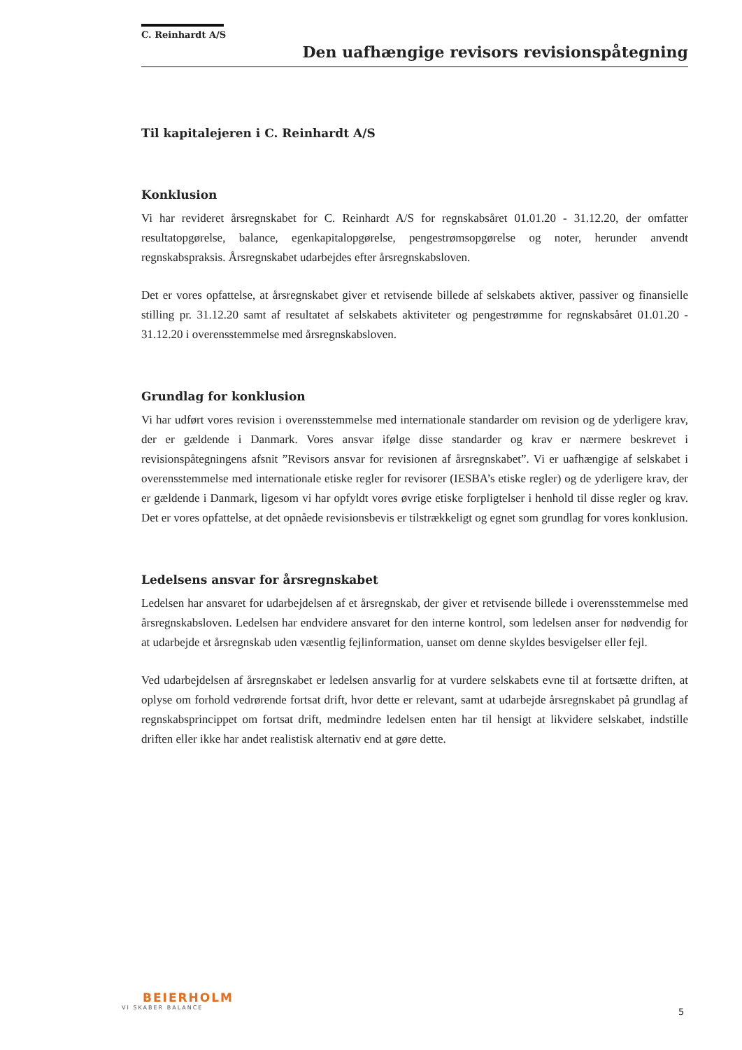C. Reinhardt A/S
Den uafhængige revisors revisionspåtegning
Til kapitalejeren i C. Reinhardt A/S
Konklusion
Vi har revideret årsregnskabet for C. Reinhardt A/S for regnskabsåret 01.01.20 - 31.12.20, der omfatter resultatopgørelse, balance, egenkapitalopgørelse, pengestrømsopgørelse og noter, herunder anvendt regnskabspraksis. Årsregnskabet udarbejdes efter årsregnskabsloven.
Det er vores opfattelse, at årsregnskabet giver et retvisende billede af selskabets aktiver, passiver og finansielle stilling pr. 31.12.20 samt af resultatet af selskabets aktiviteter og pengestrømme for regnskabsåret 01.01.20 - 31.12.20 i overensstemmelse med årsregnskabsloven.
Grundlag for konklusion
Vi har udført vores revision i overensstemmelse med internationale standarder om revision og de yderligere krav, der er gældende i Danmark. Vores ansvar ifølge disse standarder og krav er nærmere beskrevet i revisionspåtegningens afsnit ”Revisors ansvar for revisionen af årsregnskabet”. Vi er uafhængige af selskabet i overensstemmelse med internationale etiske regler for revisorer (IESBA’s etiske regler) og de yderligere krav, der er gældende i Danmark, ligesom vi har opfyldt vores øvrige etiske forpligtelser i henhold til disse regler og krav. Det er vores opfattelse, at det opnåede revisionsbevis er tilstrækkeligt og egnet som grundlag for vores konklusion.
Ledelsens ansvar for årsregnskabet
Ledelsen har ansvaret for udarbejdelsen af et årsregnskab, der giver et retvisende billede i overensstemmelse med årsregnskabsloven. Ledelsen har endvidere ansvaret for den interne kontrol, som ledelsen anser for nødvendig for at udarbejde et årsregnskab uden væsentlig fejlinformation, uanset om denne skyldes besvigelser eller fejl.
Ved udarbejdelsen af årsregnskabet er ledelsen ansvarlig for at vurdere selskabets evne til at fortsætte driften, at oplyse om forhold vedrørende fortsat drift, hvor dette er relevant, samt at udarbejde årsregnskabet på grundlag af regnskabsprincippet om fortsat drift, medmindre ledelsen enten har til hensigt at likvidere selskabet, indstille driften eller ikke har andet realistisk alternativ end at gøre dette.
BEIERHOLM
VI SKABER BALANCE
5